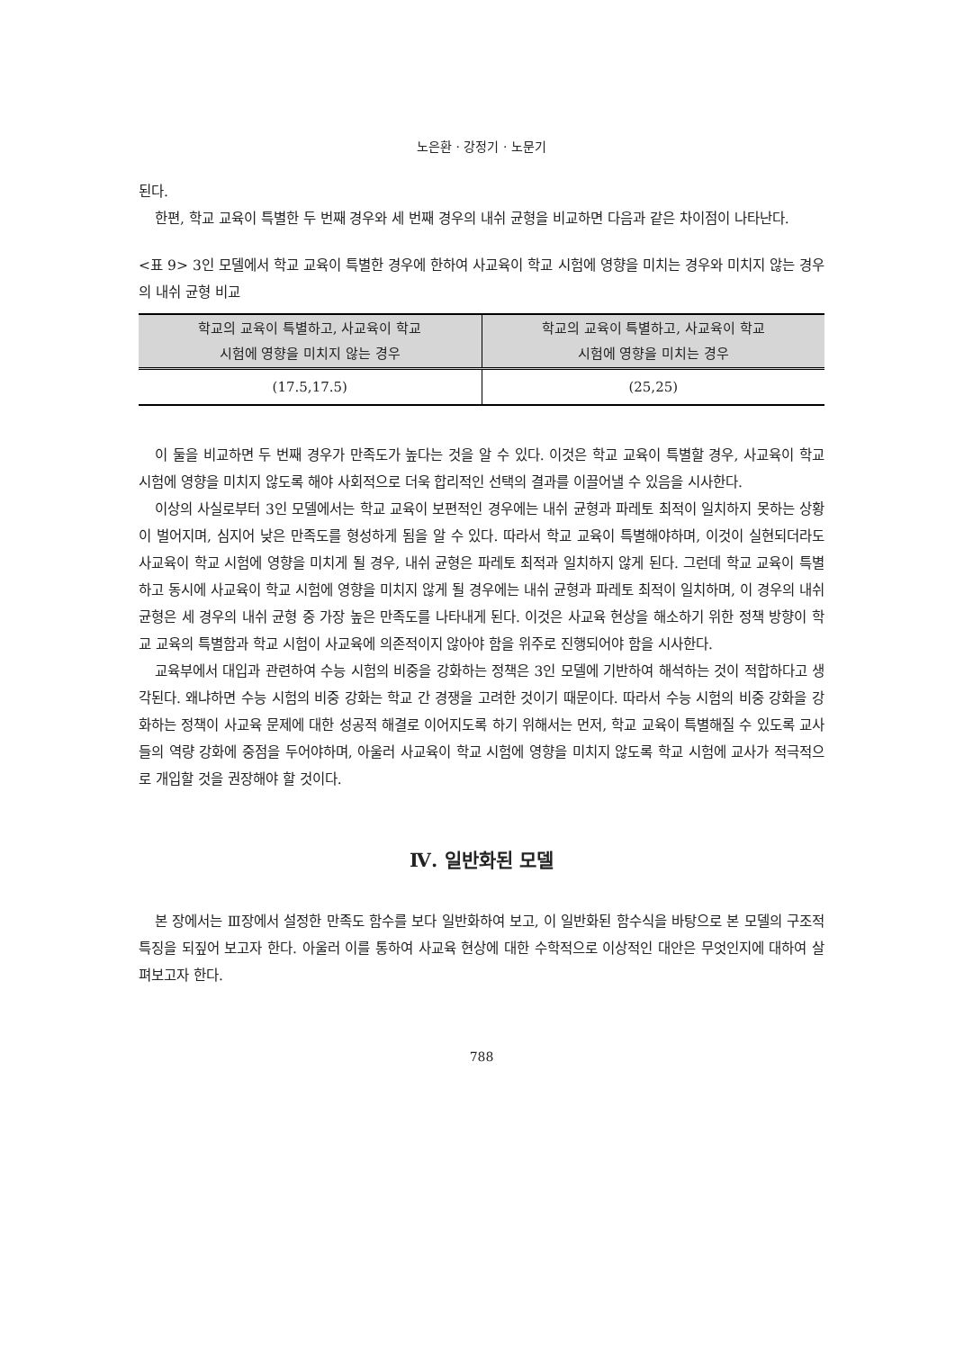노은환 · 강정기 · 노문기
된다.
한편, 학교 교육이 특별한 두 번째 경우와 세 번째 경우의 내쉬 균형을 비교하면 다음과 같은 차이점이 나타난다.
<표 9> 3인 모델에서 학교 교육이 특별한 경우에 한하여 사교육이 학교 시험에 영향을 미치는 경우와 미치지 않는 경우의 내쉬 균형 비교
| 학교의 교육이 특별하고, 사교육이 학교 시험에 영향을 미치지 않는 경우 | 학교의 교육이 특별하고, 사교육이 학교 시험에 영향을 미치는 경우 |
| --- | --- |
| (17.5,17.5) | (25,25) |
이 둘을 비교하면 두 번째 경우가 만족도가 높다는 것을 알 수 있다. 이것은 학교 교육이 특별할 경우, 사교육이 학교 시험에 영향을 미치지 않도록 해야 사회적으로 더욱 합리적인 선택의 결과를 이끌어낼 수 있음을 시사한다.
이상의 사실로부터 3인 모델에서는 학교 교육이 보편적인 경우에는 내쉬 균형과 파레토 최적이 일치하지 못하는 상황이 벌어지며, 심지어 낮은 만족도를 형성하게 됨을 알 수 있다. 따라서 학교 교육이 특별해야하며, 이것이 실현되더라도 사교육이 학교 시험에 영향을 미치게 될 경우, 내쉬 균형은 파레토 최적과 일치하지 않게 된다. 그런데 학교 교육이 특별하고 동시에 사교육이 학교 시험에 영향을 미치지 않게 될 경우에는 내쉬 균형과 파레토 최적이 일치하며, 이 경우의 내쉬 균형은 세 경우의 내쉬 균형 중 가장 높은 만족도를 나타내게 된다. 이것은 사교육 현상을 해소하기 위한 정책 방향이 학교 교육의 특별함과 학교 시험이 사교육에 의존적이지 않아야 함을 위주로 진행되어야 함을 시사한다.
교육부에서 대입과 관련하여 수능 시험의 비중을 강화하는 정책은 3인 모델에 기반하여 해석하는 것이 적합하다고 생각된다. 왜냐하면 수능 시험의 비중 강화는 학교 간 경쟁을 고려한 것이기 때문이다. 따라서 수능 시험의 비중 강화을 강화하는 정책이 사교육 문제에 대한 성공적 해결로 이어지도록 하기 위해서는 먼저, 학교 교육이 특별해질 수 있도록 교사들의 역량 강화에 중점을 두어야하며, 아울러 사교육이 학교 시험에 영향을 미치지 않도록 학교 시험에 교사가 적극적으로 개입할 것을 권장해야 할 것이다.
Ⅳ. 일반화된 모델
본 장에서는 Ⅲ장에서 설정한 만족도 함수를 보다 일반화하여 보고, 이 일반화된 함수식을 바탕으로 본 모델의 구조적 특징을 되짚어 보고자 한다. 아울러 이를 통하여 사교육 현상에 대한 수학적으로 이상적인 대안은 무엇인지에 대하여 살펴보고자 한다.
788